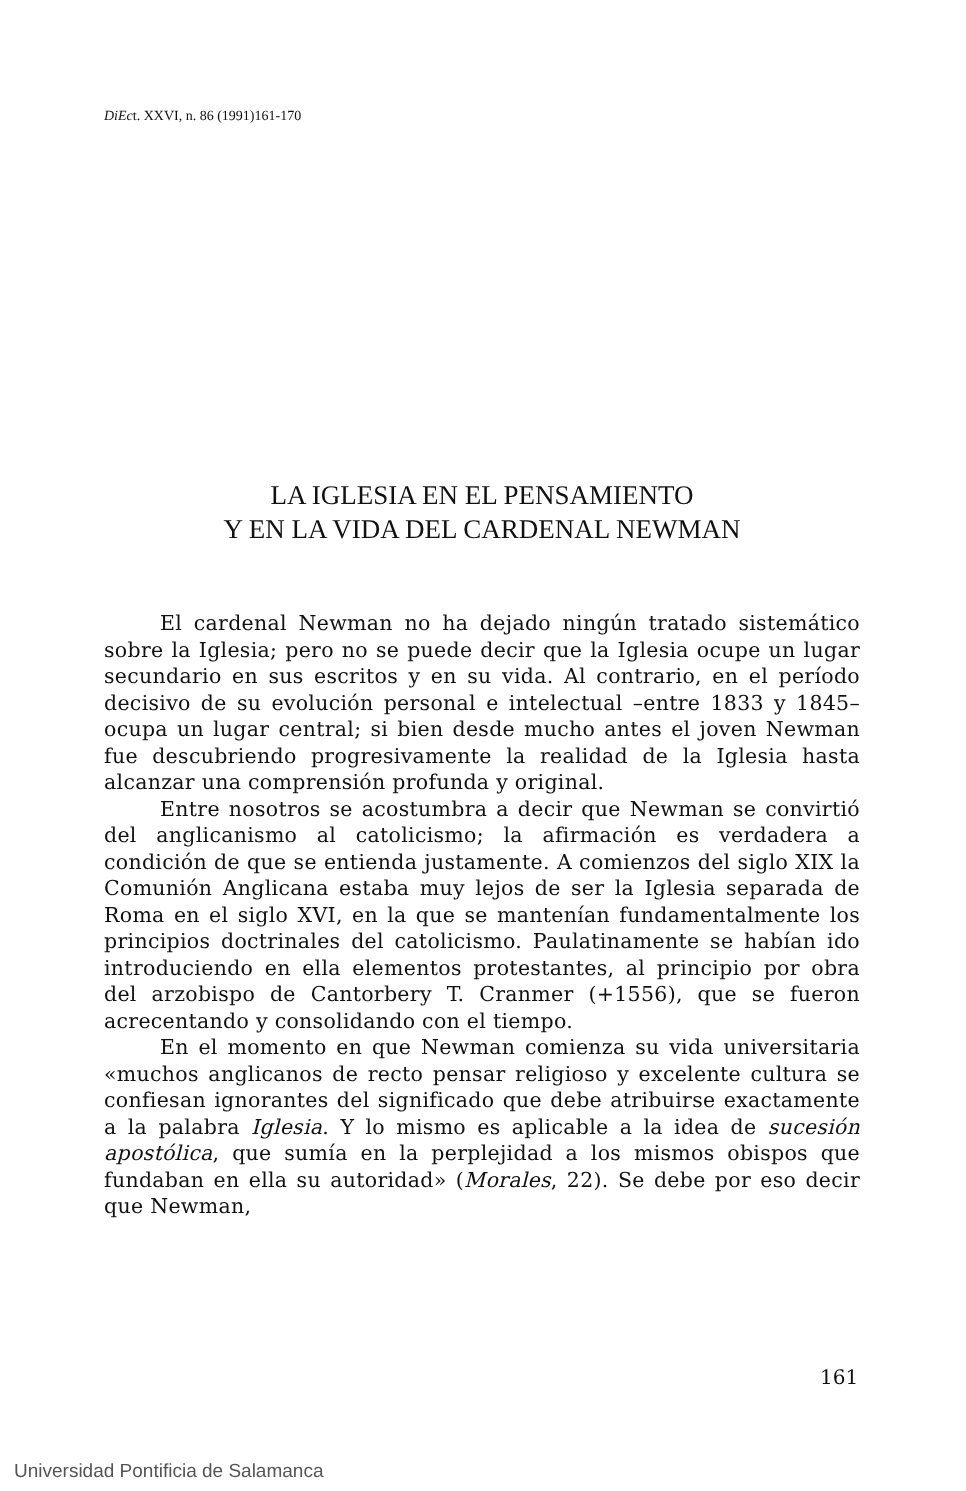DiEct. XXVI, n. 86 (1991)161-170
LA IGLESIA EN EL PENSAMIENTO
Y EN LA VIDA DEL CARDENAL NEWMAN
El cardenal Newman no ha dejado ningún tratado sistemático sobre la Iglesia; pero no se puede decir que la Iglesia ocupe un lugar secundario en sus escritos y en su vida. Al contrario, en el período decisivo de su evolución personal e intelectual –entre 1833 y 1845– ocupa un lugar central; si bien desde mucho antes el joven Newman fue descubriendo progresivamente la realidad de la Iglesia hasta alcanzar una comprensión profunda y original.
Entre nosotros se acostumbra a decir que Newman se convirtió del anglicanismo al catolicismo; la afirmación es verdadera a condición de que se entienda justamente. A comienzos del siglo XIX la Comunión Anglicana estaba muy lejos de ser la Iglesia separada de Roma en el siglo XVI, en la que se mantenían fundamentalmente los principios doctrinales del catolicismo. Paulatinamente se habían ido introduciendo en ella elementos protestantes, al principio por obra del arzobispo de Cantorbery T. Cranmer (+1556), que se fueron acrecentando y consolidando con el tiempo.
En el momento en que Newman comienza su vida universitaria «muchos anglicanos de recto pensar religioso y excelente cultura se confiesan ignorantes del significado que debe atribuirse exactamente a la palabra Iglesia. Y lo mismo es aplicable a la idea de sucesión apostólica, que sumía en la perplejidad a los mismos obispos que fundaban en ella su autoridad» (Morales, 22). Se debe por eso decir que Newman,
161
Universidad Pontificia de Salamanca